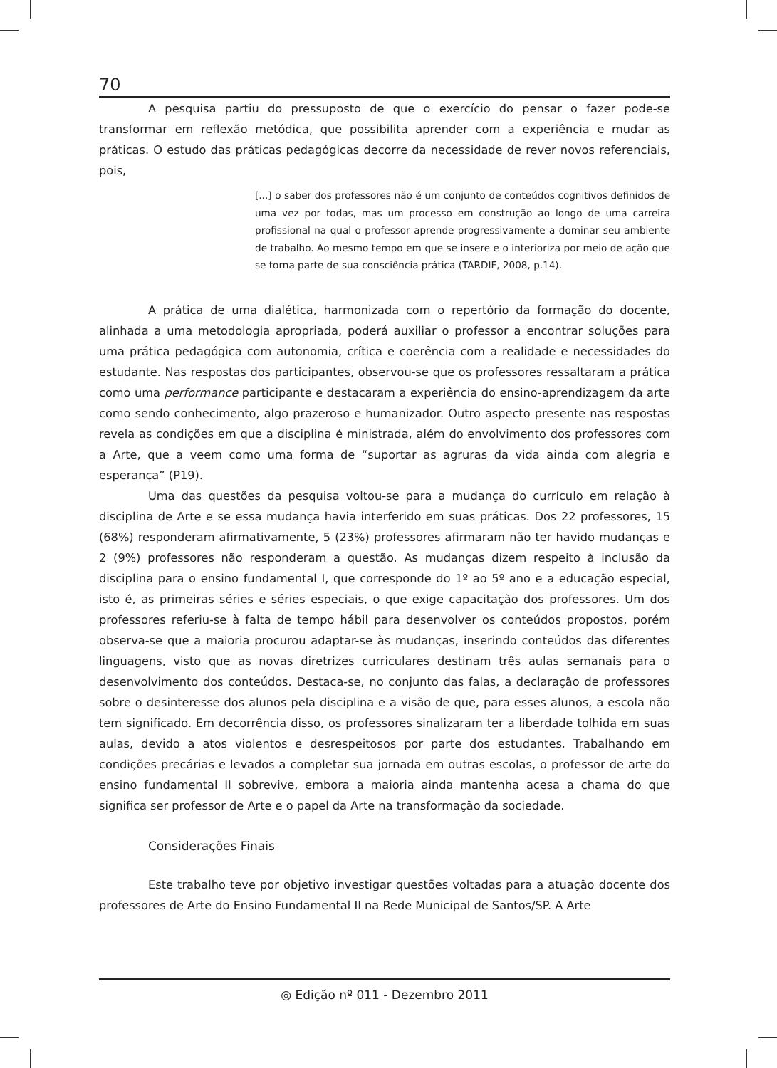70
A pesquisa partiu do pressuposto de que o exercício do pensar o fazer pode-se transformar em reflexão metódica, que possibilita aprender com a experiência e mudar as práticas. O estudo das práticas pedagógicas decorre da necessidade de rever novos referenciais, pois,
[...] o saber dos professores não é um conjunto de conteúdos cognitivos definidos de uma vez por todas, mas um processo em construção ao longo de uma carreira profissional na qual o professor aprende progressivamente a dominar seu ambiente de trabalho. Ao mesmo tempo em que se insere e o interioriza por meio de ação que se torna parte de sua consciência prática (TARDIF, 2008, p.14).
A prática de uma dialética, harmonizada com o repertório da formação do docente, alinhada a uma metodologia apropriada, poderá auxiliar o professor a encontrar soluções para uma prática pedagógica com autonomia, crítica e coerência com a realidade e necessidades do estudante. Nas respostas dos participantes, observou-se que os professores ressaltaram a prática como uma performance participante e destacaram a experiência do ensino-aprendizagem da arte como sendo conhecimento, algo prazeroso e humanizador. Outro aspecto presente nas respostas revela as condições em que a disciplina é ministrada, além do envolvimento dos professores com a Arte, que a veem como uma forma de “suportar as agruras da vida ainda com alegria e esperança” (P19).
Uma das questões da pesquisa voltou-se para a mudança do currículo em relação à disciplina de Arte e se essa mudança havia interferido em suas práticas. Dos 22 professores, 15 (68%) responderam afirmativamente, 5 (23%) professores afirmaram não ter havido mudanças e 2 (9%) professores não responderam a questão. As mudanças dizem respeito à inclusão da disciplina para o ensino fundamental I, que corresponde do 1º ao 5º ano e a educação especial, isto é, as primeiras séries e séries especiais, o que exige capacitação dos professores. Um dos professores referiu-se à falta de tempo hábil para desenvolver os conteúdos propostos, porém observa-se que a maioria procurou adaptar-se às mudanças, inserindo conteúdos das diferentes linguagens, visto que as novas diretrizes curriculares destinam três aulas semanais para o desenvolvimento dos conteúdos. Destaca-se, no conjunto das falas, a declaração de professores sobre o desinteresse dos alunos pela disciplina e a visão de que, para esses alunos, a escola não tem significado. Em decorrência disso, os professores sinalizaram ter a liberdade tolhida em suas aulas, devido a atos violentos e desrespeitosos por parte dos estudantes. Trabalhando em condições precárias e levados a completar sua jornada em outras escolas, o professor de arte do ensino fundamental II sobrevive, embora a maioria ainda mantenha acesa a chama do que significa ser professor de Arte e o papel da Arte na transformação da sociedade.
Considerações Finais
Este trabalho teve por objetivo investigar questões voltadas para a atuação docente dos professores de Arte do Ensino Fundamental II na Rede Municipal de Santos/SP. A Arte
◎ Edição nº 011 - Dezembro 2011